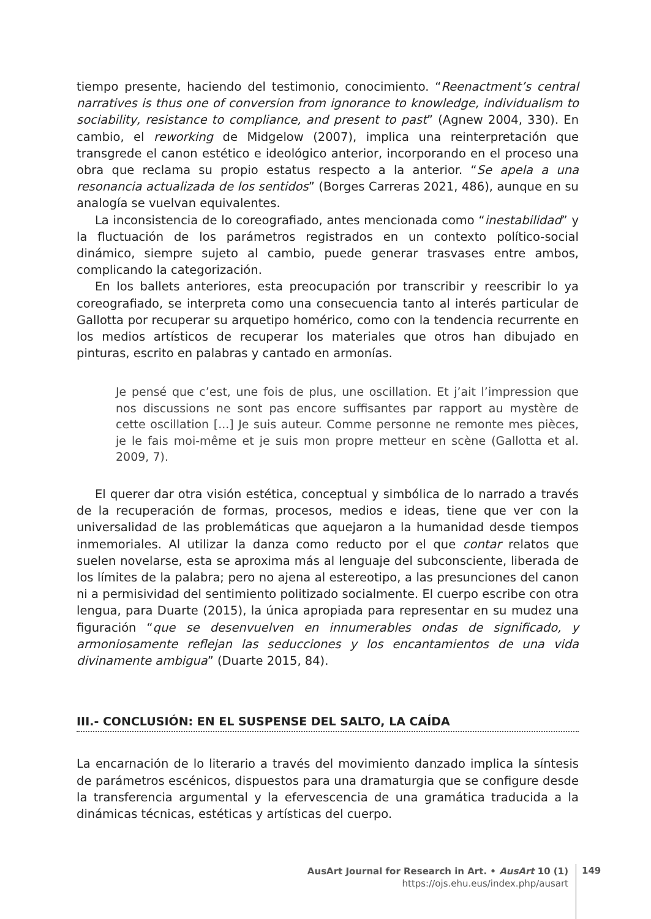tiempo presente, haciendo del testimonio, conocimiento. “Reenactment’s central narratives is thus one of conversion from ignorance to knowledge, individualism to sociability, resistance to compliance, and present to past” (Agnew 2004, 330). En cambio, el reworking de Midgelow (2007), implica una reinterpretación que transgrede el canon estético e ideológico anterior, incorporando en el proceso una obra que reclama su propio estatus respecto a la anterior. “Se apela a una resonancia actualizada de los sentidos” (Borges Carreras 2021, 486), aunque en su analogía se vuelvan equivalentes.
La inconsistencia de lo coreografiado, antes mencionada como “inestabilidad” y la fluctuación de los parámetros registrados en un contexto político-social dinámico, siempre sujeto al cambio, puede generar trasvases entre ambos, complicando la categorización.
En los ballets anteriores, esta preocupación por transcribir y reescribir lo ya coreografiado, se interpreta como una consecuencia tanto al interés particular de Gallotta por recuperar su arquetipo homérico, como con la tendencia recurrente en los medios artísticos de recuperar los materiales que otros han dibujado en pinturas, escrito en palabras y cantado en armonías.
Je pensé que c’est, une fois de plus, une oscillation. Et j’ait l’impression que nos discussions ne sont pas encore suffisantes par rapport au mystère de cette oscillation [...] Je suis auteur. Comme personne ne remonte mes pièces, je le fais moi-même et je suis mon propre metteur en scène (Gallotta et al. 2009, 7).
El querer dar otra visión estética, conceptual y simbólica de lo narrado a través de la recuperación de formas, procesos, medios e ideas, tiene que ver con la universalidad de las problemáticas que aquejaron a la humanidad desde tiempos inmemoriales. Al utilizar la danza como reducto por el que contar relatos que suelen novelarse, esta se aproxima más al lenguaje del subconsciente, liberada de los límites de la palabra; pero no ajena al estereotipo, a las presunciones del canon ni a permisividad del sentimiento politizado socialmente. El cuerpo escribe con otra lengua, para Duarte (2015), la única apropiada para representar en su mudez una figuración “que se desenvuelven en innumerables ondas de significado, y armoniosamente reflejan las seducciones y los encantamientos de una vida divinamente ambigua” (Duarte 2015, 84).
III.- CONCLUSIÓN: EN EL SUSPENSE DEL SALTO, LA CAÍDA
La encarnación de lo literario a través del movimiento danzado implica la síntesis de parámetros escénicos, dispuestos para una dramaturgia que se configure desde la transferencia argumental y la efervescencia de una gramática traducida a la dinámicas técnicas, estéticas y artísticas del cuerpo.
AusArt Journal for Research in Art. • AusArt 10 (1)
https://ojs.ehu.eus/index.php/ausart
149